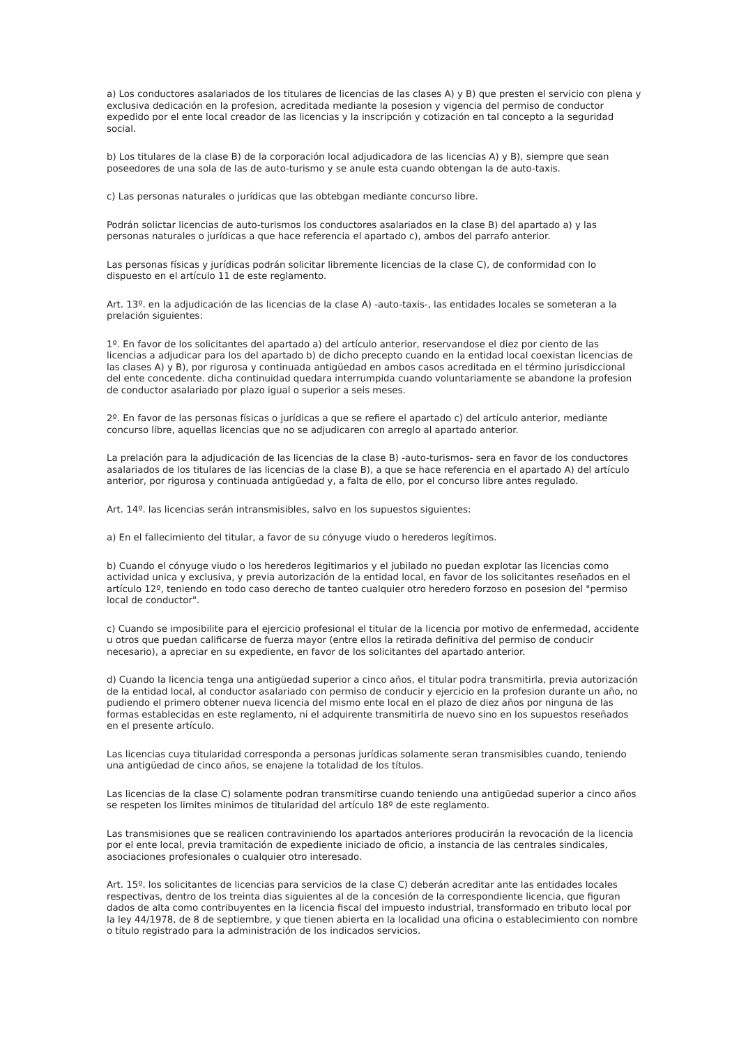a) Los conductores asalariados de los titulares de licencias de las clases A) y B) que presten el servicio con plena y exclusiva dedicación en la profesion, acreditada mediante la posesion y vigencia del permiso de conductor expedido por el ente local creador de las licencias y la inscripción y cotización en tal concepto a la seguridad social.
b) Los titulares de la clase B) de la corporación local adjudicadora de las licencias A) y B), siempre que sean poseedores de una sola de las de auto-turismo y se anule esta cuando obtengan la de auto-taxis.
c) Las personas naturales o jurídicas que las obtebgan mediante concurso libre.
Podrán solictar licencias de auto-turismos los conductores asalariados en la clase B) del apartado a) y las personas naturales o jurídicas a que hace referencia el apartado c), ambos del parrafo anterior.
Las personas físicas y jurídicas podrán solicitar libremente licencias de la clase C), de conformidad con lo dispuesto en el artículo 11 de este reglamento.
Art. 13º. en la adjudicación de las licencias de la clase A) -auto-taxis-, las entidades locales se someteran a la prelación siguientes:
1º. En favor de los solicitantes del apartado a) del artículo anterior, reservandose el diez por ciento de las licencias a adjudicar para los del apartado b) de dicho precepto cuando en la entidad local coexistan licencias de las clases A) y B), por rigurosa y continuada antigüedad en ambos casos acreditada en el término jurisdiccional del ente concedente. dicha continuidad quedara interrumpida cuando voluntariamente se abandone la profesion de conductor asalariado por plazo igual o superior a seis meses.
2º. En favor de las personas físicas o jurídicas a que se refiere el apartado c) del artículo anterior, mediante concurso libre, aquellas licencias que no se adjudicaren con arreglo al apartado anterior.
La prelación para la adjudicación de las licencias de la clase B) -auto-turismos- sera en favor de los conductores asalariados de los titulares de las licencias de la clase B), a que se hace referencia en el apartado A) del artículo anterior, por rigurosa y continuada antigüedad y, a falta de ello, por el concurso libre antes regulado.
Art. 14º. las licencias serán intransmisibles, salvo en los supuestos siguientes:
a) En el fallecimiento del titular, a favor de su cónyuge viudo o herederos legítimos.
b) Cuando el cónyuge viudo o los herederos legitimarios y el jubilado no puedan explotar las licencias como actividad unica y exclusiva, y previa autorización de la entidad local, en favor de los solicitantes reseñados en el artículo 12º, teniendo en todo caso derecho de tanteo cualquier otro heredero forzoso en posesion del "permiso local de conductor".
c) Cuando se imposibilite para el ejercicio profesional el titular de la licencia por motivo de enfermedad, accidente u otros que puedan calificarse de fuerza mayor (entre ellos la retirada definitiva del permiso de conducir necesario), a apreciar en su expediente, en favor de los solicitantes del apartado anterior.
d) Cuando la licencia tenga una antigüedad superior a cinco años, el titular podra transmitirla, previa autorización de la entidad local, al conductor asalariado con permiso de conducir y ejercicio en la profesion durante un año, no pudiendo el primero obtener nueva licencia del mismo ente local en el plazo de diez años por ninguna de las formas establecidas en este reglamento, ni el adquirente transmitirla de nuevo sino en los supuestos reseñados en el presente artículo.
Las licencias cuya titularidad corresponda a personas jurídicas solamente seran transmisibles cuando, teniendo una antigüedad de cinco años, se enajene la totalidad de los títulos.
Las licencias de la clase C) solamente podran transmitirse cuando teniendo una antigüedad superior a cinco años se respeten los limites minimos de titularidad del artículo 18º de este reglamento.
Las transmisiones que se realicen contraviniendo los apartados anteriores producirán la revocación de la licencia por el ente local, previa tramitación de expediente iniciado de oficio, a instancia de las centrales sindicales, asociaciones profesionales o cualquier otro interesado.
Art. 15º. los solicitantes de licencias para servicios de la clase C) deberán acreditar ante las entidades locales respectivas, dentro de los treinta dias siguientes al de la concesión de la correspondiente licencia, que figuran dados de alta como contribuyentes en la licencia fiscal del impuesto industrial, transformado en tributo local por la ley 44/1978, de 8 de septiembre, y que tienen abierta en la localidad una oficina o establecimiento con nombre o título registrado para la administración de los indicados servicios.